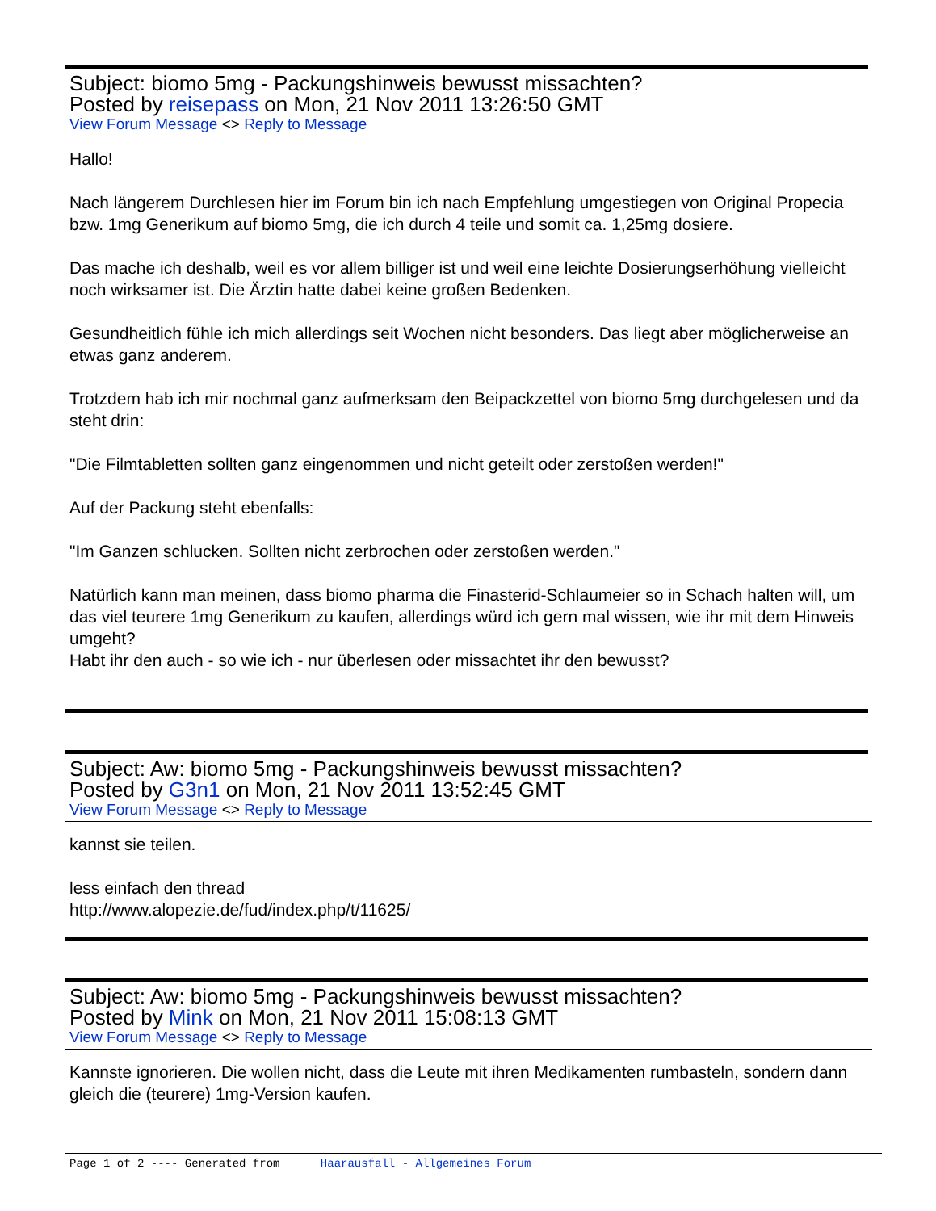Subject: biomo 5mg - Packungshinweis bewusst missachten?
Posted by reisepass on Mon, 21 Nov 2011 13:26:50 GMT
View Forum Message <> Reply to Message
Hallo!
Nach längerem Durchlesen hier im Forum bin ich nach Empfehlung umgestiegen von Original Propecia bzw. 1mg Generikum auf biomo 5mg, die ich durch 4 teile und somit ca. 1,25mg dosiere.
Das mache ich deshalb, weil es vor allem billiger ist und weil eine leichte Dosierungserhöhung vielleicht noch wirksamer ist. Die Ärztin hatte dabei keine großen Bedenken.
Gesundheitlich fühle ich mich allerdings seit Wochen nicht besonders. Das liegt aber möglicherweise an etwas ganz anderem.
Trotzdem hab ich mir nochmal ganz aufmerksam den Beipackzettel von biomo 5mg durchgelesen und da steht drin:
"Die Filmtabletten sollten ganz eingenommen und nicht geteilt oder zerstoßen werden!"
Auf der Packung steht ebenfalls:
"Im Ganzen schlucken. Sollten nicht zerbrochen oder zerstoßen werden."
Natürlich kann man meinen, dass biomo pharma die Finasterid-Schlaumeier so in Schach halten will, um das viel teurere 1mg Generikum zu kaufen, allerdings würd ich gern mal wissen, wie ihr mit dem Hinweis umgeht?
Habt ihr den auch - so wie ich - nur überlesen oder missachtet ihr den bewusst?
Subject: Aw: biomo 5mg - Packungshinweis bewusst missachten?
Posted by G3n1 on Mon, 21 Nov 2011 13:52:45 GMT
View Forum Message <> Reply to Message
kannst sie teilen.
less einfach den thread
http://www.alopezie.de/fud/index.php/t/11625/
Subject: Aw: biomo 5mg - Packungshinweis bewusst missachten?
Posted by Mink on Mon, 21 Nov 2011 15:08:13 GMT
View Forum Message <> Reply to Message
Kannste ignorieren. Die wollen nicht, dass die Leute mit ihren Medikamenten rumbasteln, sondern dann gleich die (teurere) 1mg-Version kaufen.
Page 1 of 2 ---- Generated from Haarausfall - Allgemeines Forum